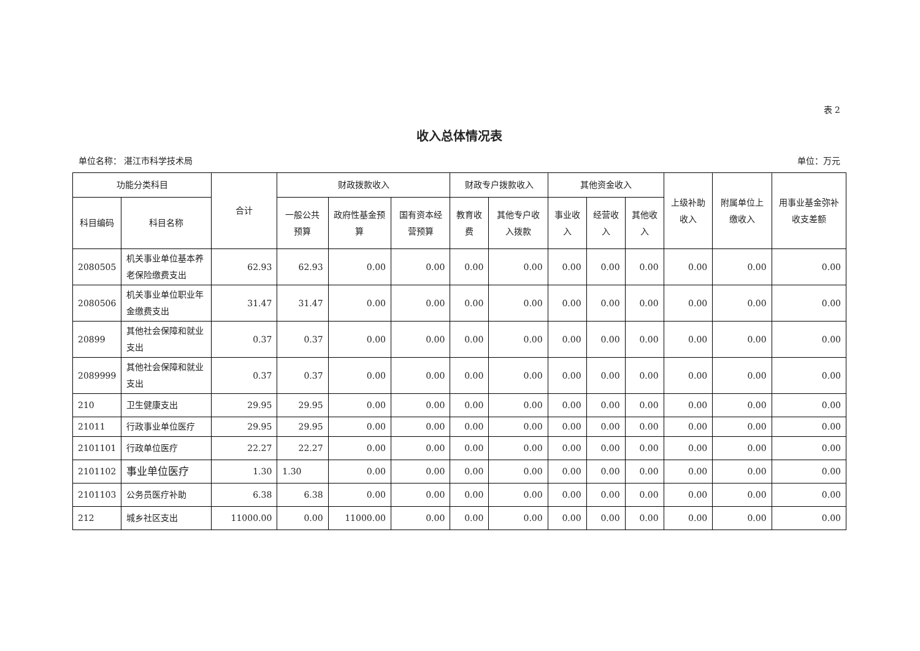表 2
收入总体情况表
单位名称： 湛江市科学技术局 单位：万元
| 功能分类科目 | | 合计 | 财政拨款收入 | | | 财政专户拨款收入 | | 其他资金收入 | | | 上级补助收入 | 附属单位上缴收入 | 用事业基金弥补收支差额 |
| --- | --- | --- | --- | --- | --- | --- | --- | --- | --- | --- | --- | --- | --- |
| 科目编码 | 科目名称 | | 一般公共预算 | 政府性基金预算 | 国有资本经营预算 | 教育收费 | 其他专户收入拨款 | 事业收入 | 经营收入 | 其他收入 | | | |
| 2080505 | 机关事业单位基本养老保险缴费支出 | 62.93 | 62.93 | 0.00 | 0.00 | 0.00 | 0.00 | 0.00 | 0.00 | 0.00 | 0.00 | 0.00 | 0.00 |
| 2080506 | 机关事业单位职业年金缴费支出 | 31.47 | 31.47 | 0.00 | 0.00 | 0.00 | 0.00 | 0.00 | 0.00 | 0.00 | 0.00 | 0.00 | 0.00 |
| 20899 | 其他社会保障和就业支出 | 0.37 | 0.37 | 0.00 | 0.00 | 0.00 | 0.00 | 0.00 | 0.00 | 0.00 | 0.00 | 0.00 | 0.00 |
| 2089999 | 其他社会保障和就业支出 | 0.37 | 0.37 | 0.00 | 0.00 | 0.00 | 0.00 | 0.00 | 0.00 | 0.00 | 0.00 | 0.00 | 0.00 |
| 210 | 卫生健康支出 | 29.95 | 29.95 | 0.00 | 0.00 | 0.00 | 0.00 | 0.00 | 0.00 | 0.00 | 0.00 | 0.00 | 0.00 |
| 21011 | 行政事业单位医疗 | 29.95 | 29.95 | 0.00 | 0.00 | 0.00 | 0.00 | 0.00 | 0.00 | 0.00 | 0.00 | 0.00 | 0.00 |
| 2101101 | 行政单位医疗 | 22.27 | 22.27 | 0.00 | 0.00 | 0.00 | 0.00 | 0.00 | 0.00 | 0.00 | 0.00 | 0.00 | 0.00 |
| 2101102 | 事业单位医疗 | 1.30 | 1.30 | 0.00 | 0.00 | 0.00 | 0.00 | 0.00 | 0.00 | 0.00 | 0.00 | 0.00 | 0.00 |
| 2101103 | 公务员医疗补助 | 6.38 | 6.38 | 0.00 | 0.00 | 0.00 | 0.00 | 0.00 | 0.00 | 0.00 | 0.00 | 0.00 | 0.00 |
| 212 | 城乡社区支出 | 11000.00 | 0.00 | 11000.00 | 0.00 | 0.00 | 0.00 | 0.00 | 0.00 | 0.00 | 0.00 | 0.00 | 0.00 |